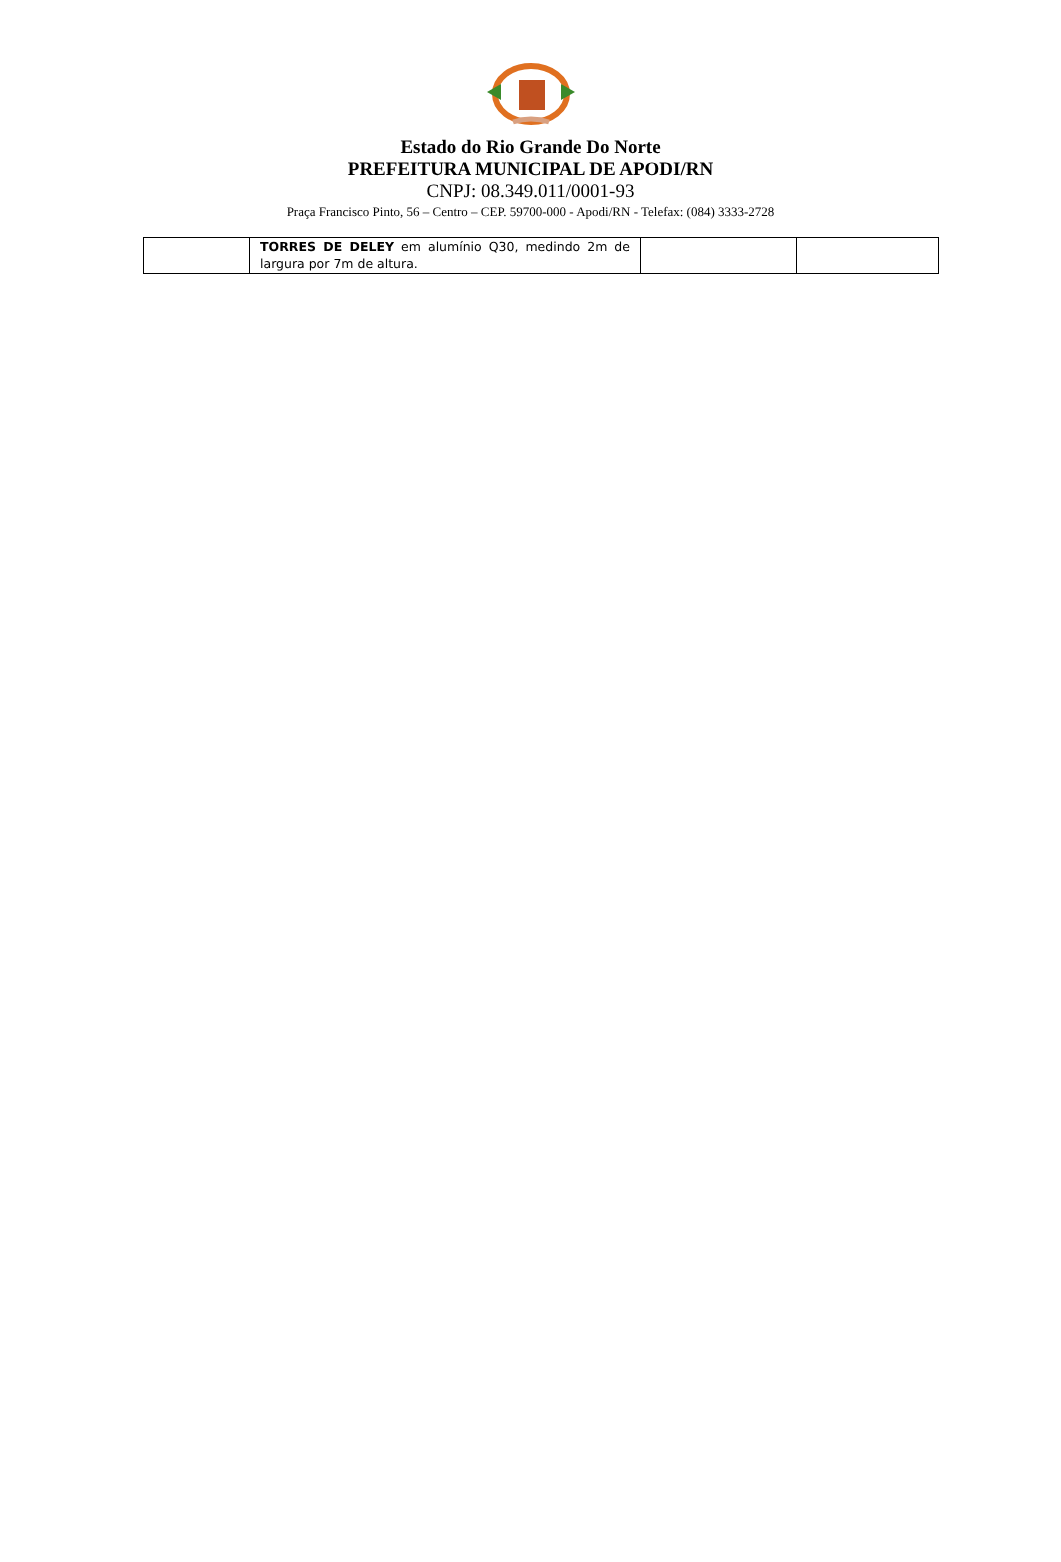Estado do Rio Grande Do Norte
PREFEITURA MUNICIPAL DE APODI/RN
CNPJ: 08.349.011/0001-93
Praça Francisco Pinto, 56 – Centro – CEP. 59700-000 - Apodi/RN - Telefax: (084) 3333-2728
| | TORRES DE DELEY em alumínio Q30, medindo 2m de largura por 7m de altura. | | |